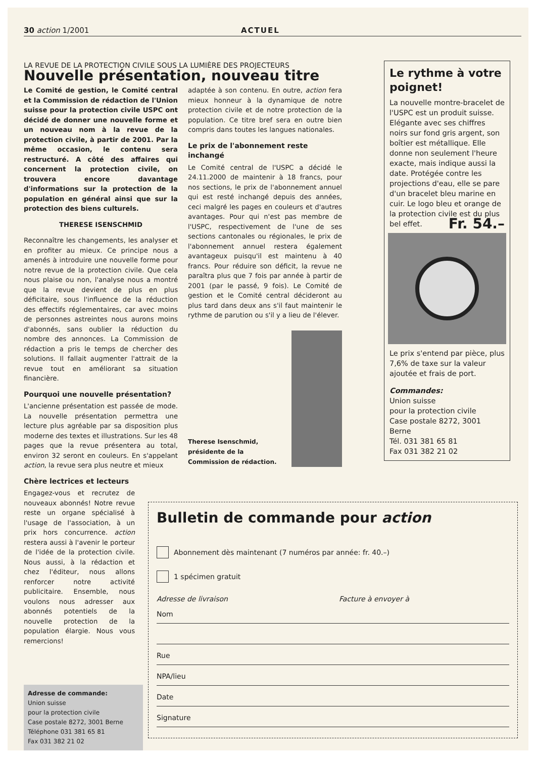30 action 1/2001 ACTUEL
LA REVUE DE LA PROTECTION CIVILE SOUS LA LUMIÈRE DES PROJECTEURS
Nouvelle présentation, nouveau titre
Le Comité de gestion, le Comité central et la Commission de rédaction de l'Union suisse pour la protection civile USPC ont décidé de donner une nouvelle forme et un nouveau nom à la revue de la protection civile, à partir de 2001. Par la même occasion, le contenu sera restructuré. A côté des affaires qui concernent la protection civile, on trouvera encore davantage d'informations sur la protection de la population en général ainsi que sur la protection des biens culturels.
THERESE ISENSCHMID
Reconnaître les changements, les analyser et en profiter au mieux. Ce principe nous a amenés à introduire une nouvelle forme pour notre revue de la protection civile. Que cela nous plaise ou non, l'analyse nous a montré que la revue devient de plus en plus déficitaire, sous l'influence de la réduction des effectifs réglementaires, car avec moins de personnes astreintes nous aurons moins d'abonnés, sans oublier la réduction du nombre des annonces. La Commission de rédaction a pris le temps de chercher des solutions. Il fallait augmenter l'attrait de la revue tout en améliorant sa situation financière.
Pourquoi une nouvelle présentation?
L'ancienne présentation est passée de mode. La nouvelle présentation permettra une lecture plus agréable par sa disposition plus moderne des textes et illustrations. Sur les 48 pages que la revue présentera au total, environ 32 seront en couleurs. En s'appelant action, la revue sera plus neutre et mieux
Chère lectrices et lecteurs
Engagez-vous et recrutez de nouveaux abonnés! Notre revue reste un organe spécialisé à l'usage de l'association, à un prix hors concurrence. action restera aussi à l'avenir le porteur de l'idée de la protection civile. Nous aussi, à la rédaction et chez l'éditeur, nous allons renforcer notre activité publicitaire. Ensemble, nous voulons nous adresser aux abonnés potentiels de la nouvelle protection de la population élargie. Nous vous remercions!
adaptée à son contenu. En outre, action fera mieux honneur à la dynamique de notre protection civile et de notre protection de la population. Ce titre bref sera en outre bien compris dans toutes les langues nationales.
Le prix de l'abonnement reste inchangé
Le Comité central de l'USPC a décidé le 24.11.2000 de maintenir à 18 francs, pour nos sections, le prix de l'abonnement annuel qui est resté inchangé depuis des années, ceci malgré les pages en couleurs et d'autres avantages. Pour qui n'est pas membre de l'USPC, respectivement de l'une de ses sections cantonales ou régionales, le prix de l'abonnement annuel restera également avantageux puisqu'il est maintenu à 40 francs. Pour réduire son déficit, la revue ne paraîtra plus que 7 fois par année à partir de 2001 (par le passé, 9 fois). Le Comité de gestion et le Comité central décideront au plus tard dans deux ans s'il faut maintenir le rythme de parution ou s'il y a lieu de l'élever.
Therese Isenschmid, présidente de la Commission de rédaction.
Le rythme à votre poignet!
La nouvelle montre-bracelet de l'USPC est un produit suisse. Elégante avec ses chiffres noirs sur fond gris argent, son boîtier est métallique. Elle donne non seulement l'heure exacte, mais indique aussi la date. Protégée contre les projections d'eau, elle se pare d'un bracelet bleu marine en cuir. Le logo bleu et orange de la protection civile est du plus bel effet. Fr. 54.–
Le prix s'entend par pièce, plus 7,6% de taxe sur la valeur ajoutée et frais de port.
Commandes:
Union suisse
pour la protection civile
Case postale 8272, 3001 Berne
Tél. 031 381 65 81
Fax 031 382 21 02
Adresse de commande:
Union suisse
pour la protection civile
Case postale 8272, 3001 Berne
Téléphone 031 381 65 81
Fax 031 382 21 02
Bulletin de commande pour action
Abonnement dès maintenant (7 numéros par année: fr. 40.–)
1 spécimen gratuit
Adresse de livraison Facture à envoyer à
Nom
Rue
NPA/lieu
Date
Signature